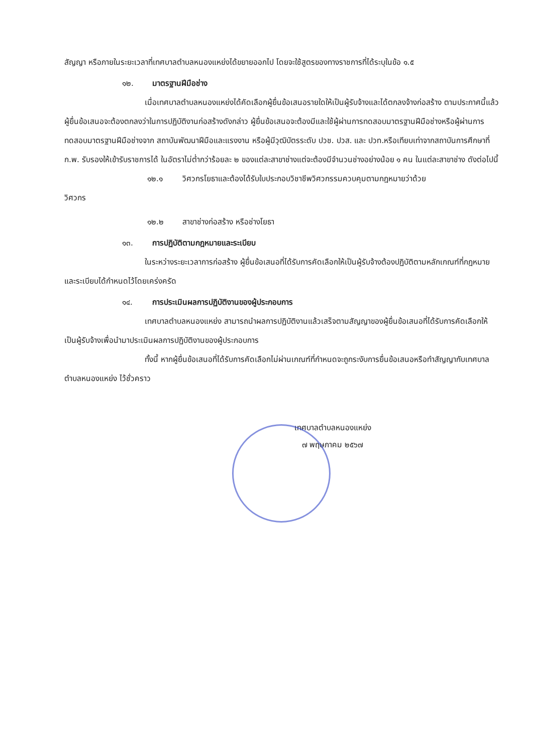สัญญา หรือภายในระยะเวลาที่เทศบาลตำบลหนองแหย่งได้ขยายออกไป โดยจะใช้สูตรของทางราชการที่ได้ระบุในข้อ ๑.๕
๑๒. มาตรฐานฝีมือช่าง
เมื่อเทศบาลตำบลหนองแหย่งได้คัดเลือกผู้ยื่นข้อเสนอรายใดให้เป็นผู้รับจ้างและได้ตกลงจ้างก่อสร้าง ตามประกาศนี้แล้วผู้ยื่นข้อเสนอจะต้องตกลงว่าในการปฏิบัติงานก่อสร้างดังกล่าว ผู้ยื่นข้อเสนอจะต้องมีและใช้ผู้ผ่านการทดสอบมาตรฐานฝีมือช่างหรือผู้ผ่านการทดสอบมาตรฐานฝีมือช่างจาก สถาบันพัฒนาฝีมือและแรงงาน หรือผู้มีวุฒิบัตรระดับ ปวช. ปวส. และ ปวท.หรือเทียบเท่าจากสถาบันการศึกษาที่ ก.พ. รับรองให้เข้ารับราชการได้ ในอัตราไม่ต่ำกว่าร้อยละ ๒ ของแต่ละสาขาช่างแต่จะต้องมีจำนวนช่างอย่างน้อย ๑ คน ในแต่ละสาขาช่าง ดังต่อไปนี้
๑๒.๑ วิศวกรโยธาและต้องได้รับใบประกอบวิชาชีพวิศวกรรมควบคุมตามกฎหมายว่าด้วย
วิศวกร
๑๒.๒ สาขาช่างก่อสร้าง หรือช่างโยธา
๑๓. การปฏิบัติตามกฎหมายและระเบียบ
ในระหว่างระยะเวลาการก่อสร้าง ผู้ยื่นข้อเสนอที่ได้รับการคัดเลือกให้เป็นผู้รับจ้างต้องปฏิบัติตามหลักเกณฑ์ที่กฎหมายและระเบียบได้กำหนดไว้โดยเคร่งครัด
๑๔. การประเมินผลการปฏิบัติงานของผู้ประกอบการ
เทศบาลตำบลหนองแหย่ง สามารถนำผลการปฏิบัติงานแล้วเสร็จตามสัญญาของผู้ยื่นข้อเสนอที่ได้รับการคัดเลือกให้ เป็นผู้รับจ้างเพื่อนำมาประเมินผลการปฏิบัติงานของผู้ประกอบการ
ทั้งนี้ หากผู้ยื่นข้อเสนอที่ได้รับการคัดเลือกไม่ผ่านเกณฑ์ที่กำหนดจะถูกระงับการยื่นข้อเสนอหรือทำสัญญากับเทศบาลตำบลหนองแหย่ง ไว้ชั่วคราว
เทศบาลตำบลหนองแหย่ง
๗ พฤษภาคม ๒๕๖๗